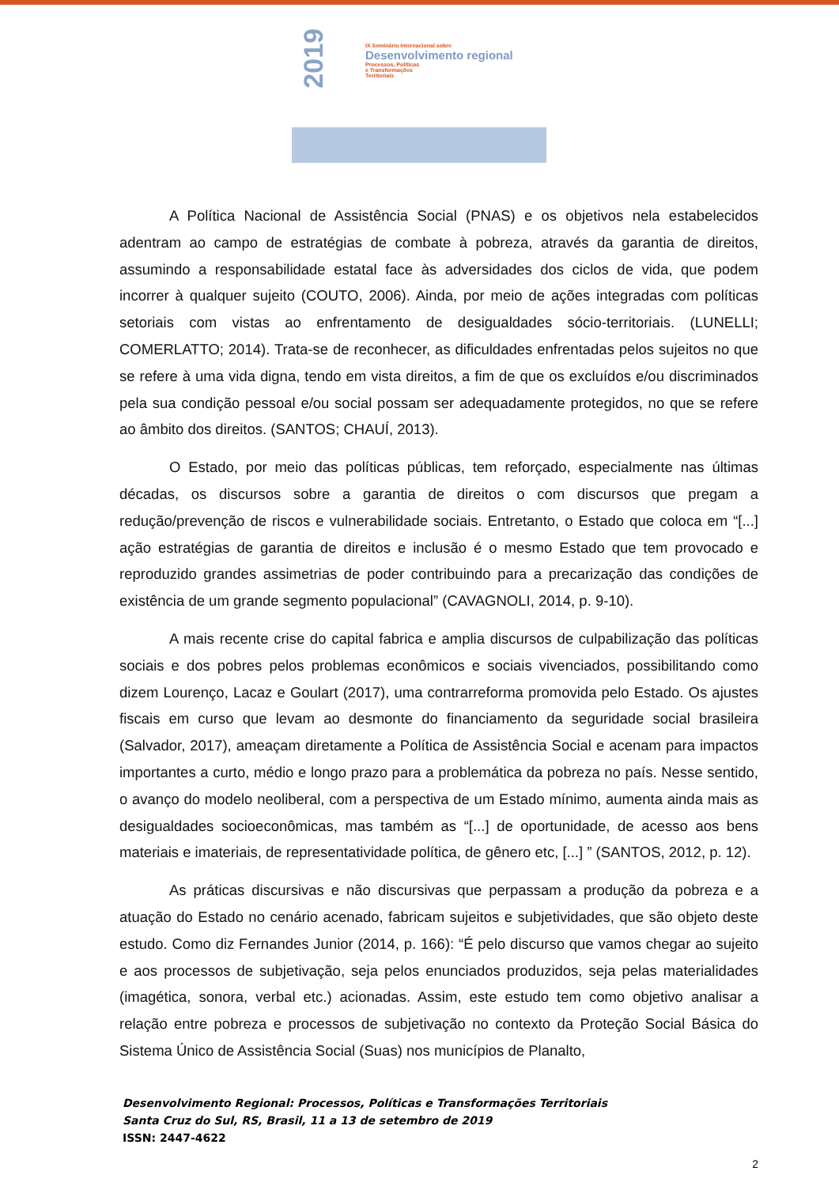2019
IX Seminário Internacional sobre
Desenvolvimento regional
Processos, Políticas
e Transformações
Territoriais
A Política Nacional de Assistência Social (PNAS) e os objetivos nela estabelecidos adentram ao campo de estratégias de combate à pobreza, através da garantia de direitos, assumindo a responsabilidade estatal face às adversidades dos ciclos de vida, que podem incorrer à qualquer sujeito (COUTO, 2006). Ainda, por meio de ações integradas com políticas setoriais com vistas ao enfrentamento de desigualdades sócio-territoriais. (LUNELLI; COMERLATTO; 2014). Trata-se de reconhecer, as dificuldades enfrentadas pelos sujeitos no que se refere à uma vida digna, tendo em vista direitos, a fim de que os excluídos e/ou discriminados pela sua condição pessoal e/ou social possam ser adequadamente protegidos, no que se refere ao âmbito dos direitos. (SANTOS; CHAUÍ, 2013).
O Estado, por meio das políticas públicas, tem reforçado, especialmente nas últimas décadas, os discursos sobre a garantia de direitos o com discursos que pregam a redução/prevenção de riscos e vulnerabilidade sociais. Entretanto, o Estado que coloca em “[...] ação estratégias de garantia de direitos e inclusão é o mesmo Estado que tem provocado e reproduzido grandes assimetrias de poder contribuindo para a precarização das condições de existência de um grande segmento populacional” (CAVAGNOLI, 2014, p. 9-10).
A mais recente crise do capital fabrica e amplia discursos de culpabilização das políticas sociais e dos pobres pelos problemas econômicos e sociais vivenciados, possibilitando como dizem Lourenço, Lacaz e Goulart (2017), uma contrarreforma promovida pelo Estado. Os ajustes fiscais em curso que levam ao desmonte do financiamento da seguridade social brasileira (Salvador, 2017), ameaçam diretamente a Política de Assistência Social e acenam para impactos importantes a curto, médio e longo prazo para a problemática da pobreza no país. Nesse sentido, o avanço do modelo neoliberal, com a perspectiva de um Estado mínimo, aumenta ainda mais as desigualdades socioeconômicas, mas também as “[...] de oportunidade, de acesso aos bens materiais e imateriais, de representatividade política, de gênero etc, [...] ” (SANTOS, 2012, p. 12).
As práticas discursivas e não discursivas que perpassam a produção da pobreza e a atuação do Estado no cenário acenado, fabricam sujeitos e subjetividades, que são objeto deste estudo. Como diz Fernandes Junior (2014, p. 166): “É pelo discurso que vamos chegar ao sujeito e aos processos de subjetivação, seja pelos enunciados produzidos, seja pelas materialidades (imagética, sonora, verbal etc.) acionadas. Assim, este estudo tem como objetivo analisar a relação entre pobreza e processos de subjetivação no contexto da Proteção Social Básica do Sistema Único de Assistência Social (Suas) nos municípios de Planalto,
Desenvolvimento Regional: Processos, Políticas e Transformações Territoriais
Santa Cruz do Sul, RS, Brasil, 11 a 13 de setembro de 2019
ISSN: 2447-4622
2